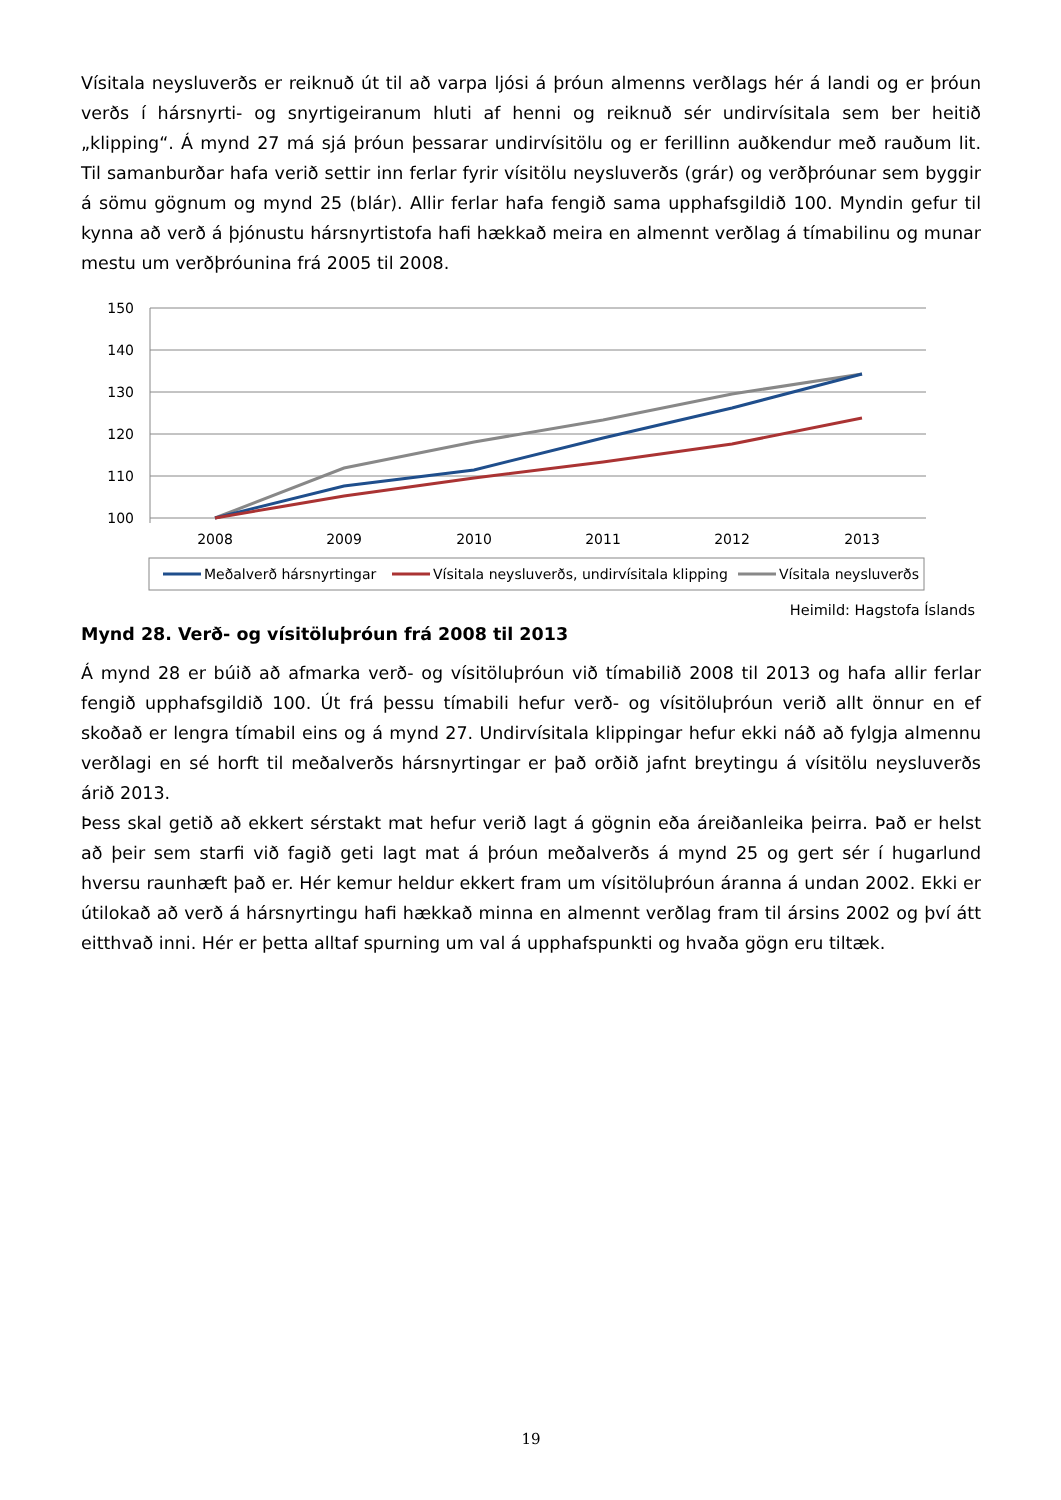Vísitala neysluverðs er reiknuð út til að varpa ljósi á þróun almenns verðlags hér á landi og er þróun verðs í hársnyrti- og snyrtigeiranum hluti af henni og reiknuð sér undirvísitala sem ber heitið „klipping“. Á mynd 27 má sjá þróun þessarar undirvísitölu og er ferillinn auðkendur með rauðum lit. Til samanburðar hafa verið settir inn ferlar fyrir vísitölu neysluverðs (grár) og verðþróunar sem byggir á sömu gögnum og mynd 25 (blár). Allir ferlar hafa fengið sama upphafsgildið 100. Myndin gefur til kynna að verð á þjónustu hársnyrtistofa hafi hækkað meira en almennt verðlag á tímabilinu og munar mestu um verðþróunina frá 2005 til 2008.
150
140
130
120
110
100
2008
2009
2010
2011
2012
2013
Meðalverð hársnyrtingar
Vísitala neysluverðs, undirvísitala klipping
Vísitala neysluverðs
Heimild: Hagstofa Íslands
Mynd 28. Verð- og vísitöluþróun frá 2008 til 2013
Á mynd 28 er búið að afmarka verð- og vísitöluþróun við tímabilið 2008 til 2013 og hafa allir ferlar fengið upphafsgildið 100. Út frá þessu tímabili hefur verð- og vísitöluþróun verið allt önnur en ef skoðað er lengra tímabil eins og á mynd 27. Undirvísitala klippingar hefur ekki náð að fylgja almennu verðlagi en sé horft til meðalverðs hársnyrtingar er það orðið jafnt breytingu á vísitölu neysluverðs árið 2013.
Þess skal getið að ekkert sérstakt mat hefur verið lagt á gögnin eða áreiðanleika þeirra. Það er helst að þeir sem starfi við fagið geti lagt mat á þróun meðalverðs á mynd 25 og gert sér í hugarlund hversu raunhæft það er. Hér kemur heldur ekkert fram um vísitöluþróun áranna á undan 2002. Ekki er útilokað að verð á hársnyrtingu hafi hækkað minna en almennt verðlag fram til ársins 2002 og því átt eitthvað inni. Hér er þetta alltaf spurning um val á upphafspunkti og hvaða gögn eru tiltæk.
19